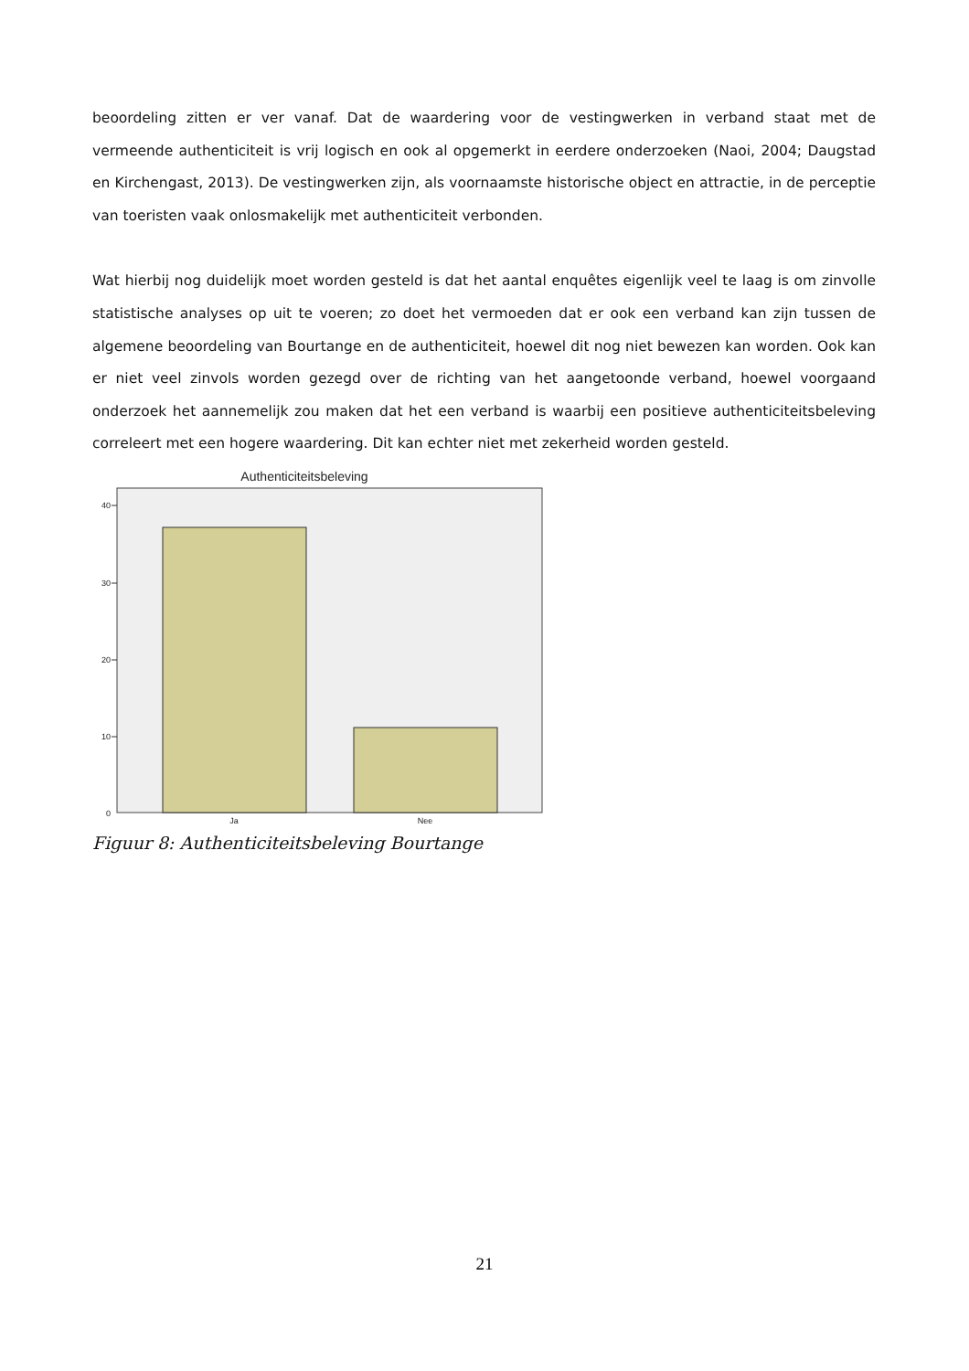beoordeling zitten er ver vanaf. Dat de waardering voor de vestingwerken in verband staat met de vermeende authenticiteit is vrij logisch en ook al opgemerkt in eerdere onderzoeken (Naoi, 2004; Daugstad en Kirchengast, 2013). De vestingwerken zijn, als voornaamste historische object en attractie, in de perceptie van toeristen vaak onlosmakelijk met authenticiteit verbonden.
Wat hierbij nog duidelijk moet worden gesteld is dat het aantal enquêtes eigenlijk veel te laag is om zinvolle statistische analyses op uit te voeren; zo doet het vermoeden dat er ook een verband kan zijn tussen de algemene beoordeling van Bourtange en de authenticiteit, hoewel dit nog niet bewezen kan worden. Ook kan er niet veel zinvols worden gezegd over de richting van het aangetoonde verband, hoewel voorgaand onderzoek het aannemelijk zou maken dat het een verband is waarbij een positieve authenticiteitsbeleving correleert met een hogere waardering. Dit kan echter niet met zekerheid worden gesteld.
Authenticiteitsbeleving
40
30
20
10
0
Ja
Nee
Figuur 8: Authenticiteitsbeleving Bourtange
21